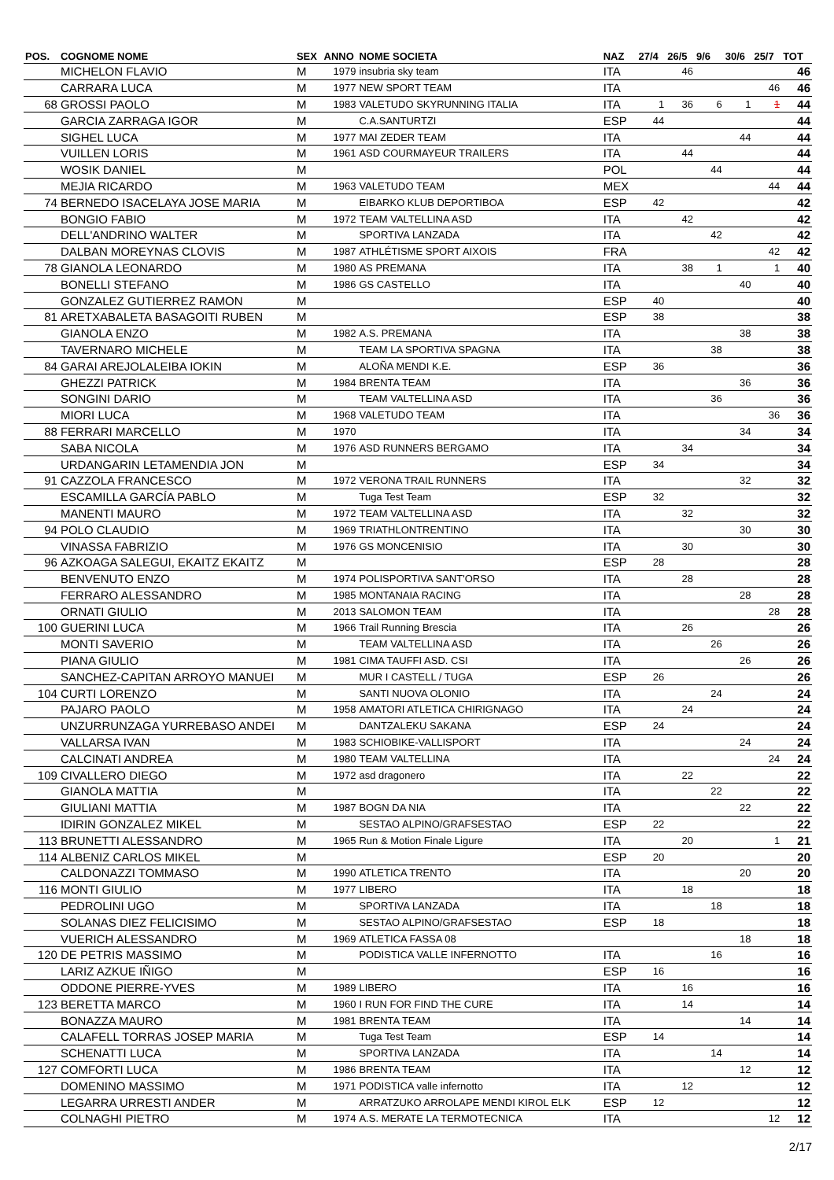| POS. | COGNOME NOME | SEX | ANNO | NOME SOCIETA | NAZ | 27/4 | 26/5 | 9/6 | 30/6 | 25/7 | TOT |
| --- | --- | --- | --- | --- | --- | --- | --- | --- | --- | --- | --- |
| | MICHELON FLAVIO | M | 1979 | insubria sky team | ITA | | 46 | | | | 46 |
| | CARRARA LUCA | M | 1977 | NEW SPORT TEAM | ITA | | | | | 46 | 46 |
| 68 | GROSSI PAOLO | M | 1983 | VALETUDO SKYRUNNING ITALIA | ITA | 1 | 36 | 6 | 1 | 1 | 44 |
| | GARCIA ZARRAGA IGOR | M | | C.A.SANTURTZI | ESP | 44 | | | | | 44 |
| | SIGHEL LUCA | M | 1977 | MAI ZEDER TEAM | ITA | | | | 44 | | 44 |
| | VUILLEN LORIS | M | 1961 | ASD COURMAYEUR TRAILERS | ITA | | 44 | | | | 44 |
| | WOSIK DANIEL | M | | | POL | | | 44 | | | 44 |
| | MEJIA RICARDO | M | 1963 | VALETUDO TEAM | MEX | | | | | 44 | 44 |
| 74 | BERNEDO ISACELAYA JOSE MARIA | M | | EIBARKO KLUB DEPORTIBOA | ESP | 42 | | | | | 42 |
| | BONGIO FABIO | M | 1972 | TEAM VALTELLINA ASD | ITA | | 42 | | | | 42 |
| | DELL'ANDRINO WALTER | M | | SPORTIVA LANZADA | ITA | | | 42 | | | 42 |
| | DALBAN MOREYNAS CLOVIS | M | 1987 | ATHLÉTISME SPORT AIXOIS | FRA | | | | | 42 | 42 |
| 78 | GIANOLA LEONARDO | M | 1980 | AS PREMANA | ITA | | 38 | 1 | | 1 | 40 |
| | BONELLI STEFANO | M | 1986 | GS CASTELLO | ITA | | | | 40 | | 40 |
| | GONZALEZ GUTIERREZ RAMON | M | | | ESP | 40 | | | | | 40 |
| 81 | ARETXABALETA BASAGOITI RUBEN | M | | | ESP | 38 | | | | | 38 |
| | GIANOLA ENZO | M | 1982 | A.S. PREMANA | ITA | | | | 38 | | 38 |
| | TAVERNARO MICHELE | M | | TEAM LA SPORTIVA SPAGNA | ITA | | | 38 | | | 38 |
| 84 | GARAI AREJOLALEIBA IOKIN | M | | ALOÑA MENDI K.E. | ESP | 36 | | | | | 36 |
| | GHEZZI PATRICK | M | 1984 | BRENTA TEAM | ITA | | | | 36 | | 36 |
| | SONGINI DARIO | M | | TEAM VALTELLINA ASD | ITA | | | 36 | | | 36 |
| | MIORI LUCA | M | 1968 | VALETUDO TEAM | ITA | | | | | 36 | 36 |
| 88 | FERRARI MARCELLO | M | 1970 | | ITA | | | | 34 | | 34 |
| | SABA NICOLA | M | 1976 | ASD RUNNERS BERGAMO | ITA | | 34 | | | | 34 |
| | URDANGARIN LETAMENDIA JON | M | | | ESP | 34 | | | | | 34 |
| 91 | CAZZOLA FRANCESCO | M | 1972 | VERONA TRAIL RUNNERS | ITA | | | | 32 | | 32 |
| | ESCAMILLA GARCÍA PABLO | M | | Tuga Test Team | ESP | 32 | | | | | 32 |
| | MANENTI MAURO | M | 1972 | TEAM VALTELLINA ASD | ITA | | 32 | | | | 32 |
| 94 | POLO CLAUDIO | M | 1969 | TRIATHLONTRENTINO | ITA | | | | 30 | | 30 |
| | VINASSA FABRIZIO | M | 1976 | GS MONCENISIO | ITA | | 30 | | | | 30 |
| 96 | AZKOAGA SALEGUI, EKAITZ EKAITZ | M | | | ESP | 28 | | | | | 28 |
| | BENVENUTO ENZO | M | 1974 | POLISPORTIVA SANT'ORSO | ITA | | 28 | | | | 28 |
| | FERRARO ALESSANDRO | M | 1985 | MONTANAIA RACING | ITA | | | | 28 | | 28 |
| | ORNATI GIULIO | M | 2013 | SALOMON TEAM | ITA | | | | | 28 | 28 |
| 100 | GUERINI LUCA | M | 1966 | Trail Running Brescia | ITA | | 26 | | | | 26 |
| | MONTI SAVERIO | M | | TEAM VALTELLINA ASD | ITA | | | 26 | | | 26 |
| | PIANA GIULIO | M | 1981 | CIMA TAUFFI ASD. CSI | ITA | | | | 26 | | 26 |
| | SANCHEZ-CAPITAN ARROYO MANUEI | M | | MUR I CASTELL / TUGA | ESP | 26 | | | | | 26 |
| 104 | CURTI LORENZO | M | | SANTI NUOVA OLONIO | ITA | | | 24 | | | 24 |
| | PAJARO PAOLO | M | 1958 | AMATORI ATLETICA CHIRIGNAGO | ITA | | 24 | | | | 24 |
| | UNZURRUNZAGA YURREBASO ANDEI | M | | DANTZALEKU SAKANA | ESP | 24 | | | | | 24 |
| | VALLARSA IVAN | M | 1983 | SCHIOBIKE-VALLISPORT | ITA | | | | 24 | | 24 |
| | CALCINATI ANDREA | M | 1980 | TEAM VALTELLINA | ITA | | | | | 24 | 24 |
| 109 | CIVALLERO DIEGO | M | 1972 | asd dragonero | ITA | | 22 | | | | 22 |
| | GIANOLA MATTIA | M | | | ITA | | | 22 | | | 22 |
| | GIULIANI MATTIA | M | 1987 | BOGN DA NIA | ITA | | | | 22 | | 22 |
| | IDIRIN GONZALEZ MIKEL | M | | SESTAO ALPINO/GRAFSESTAO | ESP | 22 | | | | | 22 |
| 113 | BRUNETTI ALESSANDRO | M | 1965 | Run & Motion Finale Ligure | ITA | | 20 | | | 1 | 21 |
| 114 | ALBENIZ CARLOS MIKEL | M | | | ESP | 20 | | | | | 20 |
| | CALDONAZZI TOMMASO | M | 1990 | ATLETICA TRENTO | ITA | | | | 20 | | 20 |
| 116 | MONTI GIULIO | M | 1977 | LIBERO | ITA | | 18 | | | | 18 |
| | PEDROLINI UGO | M | | SPORTIVA LANZADA | ITA | | | 18 | | | 18 |
| | SOLANAS DIEZ FELICISIMO | M | | SESTAO ALPINO/GRAFSESTAO | ESP | 18 | | | | | 18 |
| | VUERICH ALESSANDRO | M | 1969 | ATLETICA FASSA 08 | | | | | 18 | | 18 |
| 120 | DE PETRIS MASSIMO | M | | PODISTICA VALLE INFERNOTTO | ITA | | | 16 | | | 16 |
| | LARIZ AZKUE IÑIGO | M | | | ESP | 16 | | | | | 16 |
| | ODDONE PIERRE-YVES | M | 1989 | LIBERO | ITA | | 16 | | | | 16 |
| 123 | BERETTA MARCO | M | 1960 | I RUN FOR FIND THE CURE | ITA | | 14 | | | | 14 |
| | BONAZZA MAURO | M | 1981 | BRENTA TEAM | ITA | | | | 14 | | 14 |
| | CALAFELL TORRAS JOSEP MARIA | M | | Tuga Test Team | ESP | 14 | | | | | 14 |
| | SCHENATTI LUCA | M | | SPORTIVA LANZADA | ITA | | | 14 | | | 14 |
| 127 | COMFORTI LUCA | M | 1986 | BRENTA TEAM | ITA | | | | 12 | | 12 |
| | DOMENINO MASSIMO | M | 1971 | PODISTICA valle infernotto | ITA | | 12 | | | | 12 |
| | LEGARRA URRESTI ANDER | M | | ARRATZUKO ARROLAPE MENDI KIROL ELK | ESP | 12 | | | | | 12 |
| | COLNAGHI PIETRO | M | 1974 | A.S. MERATE LA TERMOTECNICA | ITA | | | | | 12 | 12 |
2/17